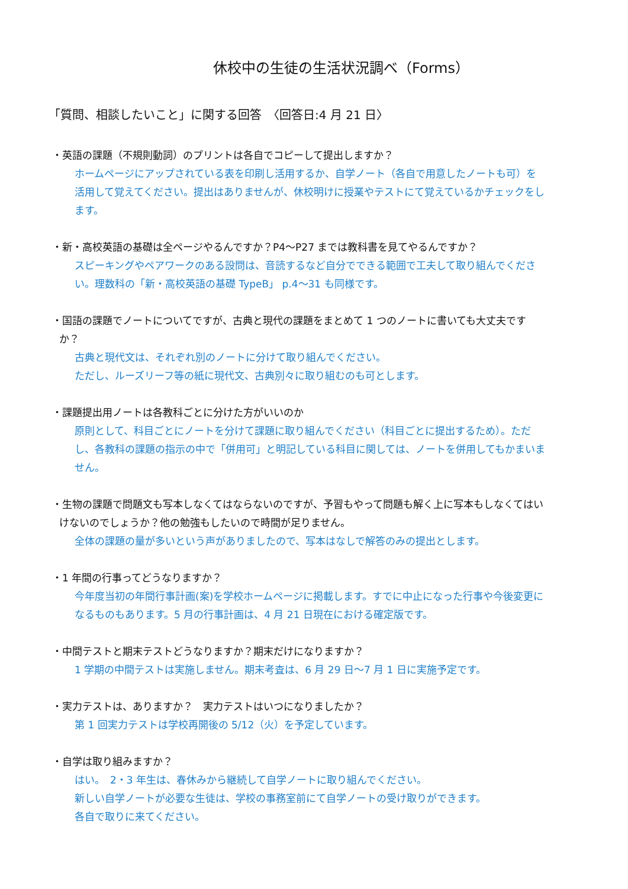休校中の生徒の生活状況調べ（Forms）
「質問、相談したいこと」に関する回答　〈回答日:4 月 21 日〉
・英語の課題（不規則動詞）のプリントは各自でコピーして提出しますか？
ホームページにアップされている表を印刷し活用するか、自学ノート（各自で用意したノートも可）を活用して覚えてください。提出はありませんが、休校明けに授業やテストにて覚えているかチェックをします。
・新・高校英語の基礎は全ページやるんですか？P4～P27 までは教科書を見てやるんですか？
スピーキングやペアワークのある設問は、音読するなど自分でできる範囲で工夫して取り組んでください。理数科の「新・高校英語の基礎 TypeB」 p.4～31 も同様です。
・国語の課題でノートについてですが、古典と現代の課題をまとめて 1 つのノートに書いても大丈夫ですか？
古典と現代文は、それぞれ別のノートに分けて取り組んでください。
ただし、ルーズリーフ等の紙に現代文、古典別々に取り組むのも可とします。
・課題提出用ノートは各教科ごとに分けた方がいいのか
原則として、科目ごとにノートを分けて課題に取り組んでください（科目ごとに提出するため）。ただし、各教科の課題の指示の中で「併用可」と明記している科目に関しては、ノートを併用してもかまいません。
・生物の課題で問題文も写本しなくてはならないのですが、予習もやって問題も解く上に写本もしなくてはいけないのでしょうか？他の勉強もしたいので時間が足りません。
全体の課題の量が多いという声がありましたので、写本はなしで解答のみの提出とします。
・1 年間の行事ってどうなりますか？
今年度当初の年間行事計画(案)を学校ホームページに掲載します。すでに中止になった行事や今後変更になるものもあります。5 月の行事計画は、4 月 21 日現在における確定版です。
・中間テストと期末テストどうなりますか？期末だけになりますか？
1 学期の中間テストは実施しません。期末考査は、6 月 29 日～7 月 1 日に実施予定です。
・実力テストは、ありますか？　実力テストはいつになりましたか？
第 1 回実力テストは学校再開後の 5/12（火）を予定しています。
・自学は取り組みますか？
はい。　2・3 年生は、春休みから継続して自学ノートに取り組んでください。
新しい自学ノートが必要な生徒は、学校の事務室前にて自学ノートの受け取りができます。
各自で取りに来てください。